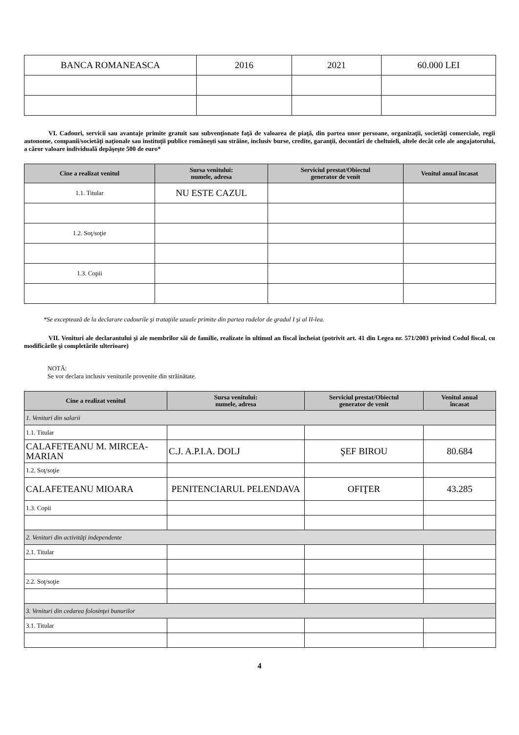| BANCA ROMANEASCA | 2016 | 2021 | 60.000 LEI |
VI. Cadouri, servicii sau avantaje primite gratuit sau subvenţionate faţă de valoarea de piaţă, din partea unor persoane, organizaţii, societăţi comerciale, regii autonome, companii/societăţi naţionale sau instituţii publice româneşti sau străine, inclusiv burse, credite, garanţii, decontări de cheltuieli, altele decât cele ale angajatorului, a căror valoare individuală depăşeşte 500 de euro*
| Cine a realizat venitul | Sursa venitului: numele, adresa | Serviciul prestat/Obiectul generator de venit | Venitul anual încasat |
| --- | --- | --- | --- |
| 1.1. Titular | NU ESTE CAZUL | | |
| 1.2. Soţ/soţie | | | |
| 1.3. Copii | | | |
*Se exceptează de la declarare cadourile şi trataţiile uzuale primite din partea rudelor de gradul I şi al II-lea.
VII. Venituri ale declarantului şi ale membrilor săi de familie, realizate în ultimul an fiscal încheiat (potrivit art. 41 din Legea nr. 571/2003 privind Codul fiscal, cu modificările şi completările ulterioare)
NOTĂ:
Se vor declara inclusiv veniturile provenite din străinătate.
| Cine a realizat venitul | Sursa venitului: numele, adresa | Serviciul prestat/Obiectul generator de venit | Venitul anual încasat |
| --- | --- | --- | --- |
| 1. Venituri din salarii | | | |
| 1.1. Titular | | | |
| CALAFETEANU M. MIRCEA-MARIAN | C.J. A.P.I.A. DOLJ | ŞEF BIROU | 80.684 |
| 1.2. Soţ/soţie | | | |
| CALAFETEANU MIOARA | PENITENCIARUL PELENDAVA | OFIŢER | 43.285 |
| 1.3. Copii | | | |
| 2. Venituri din activităţi independente | | | |
| 2.1. Titular | | | |
| 2.2. Soţ/soţie | | | |
| 3. Venituri din cedarea folosinţei bunurilor | | | |
| 3.1. Titular | | | |
4